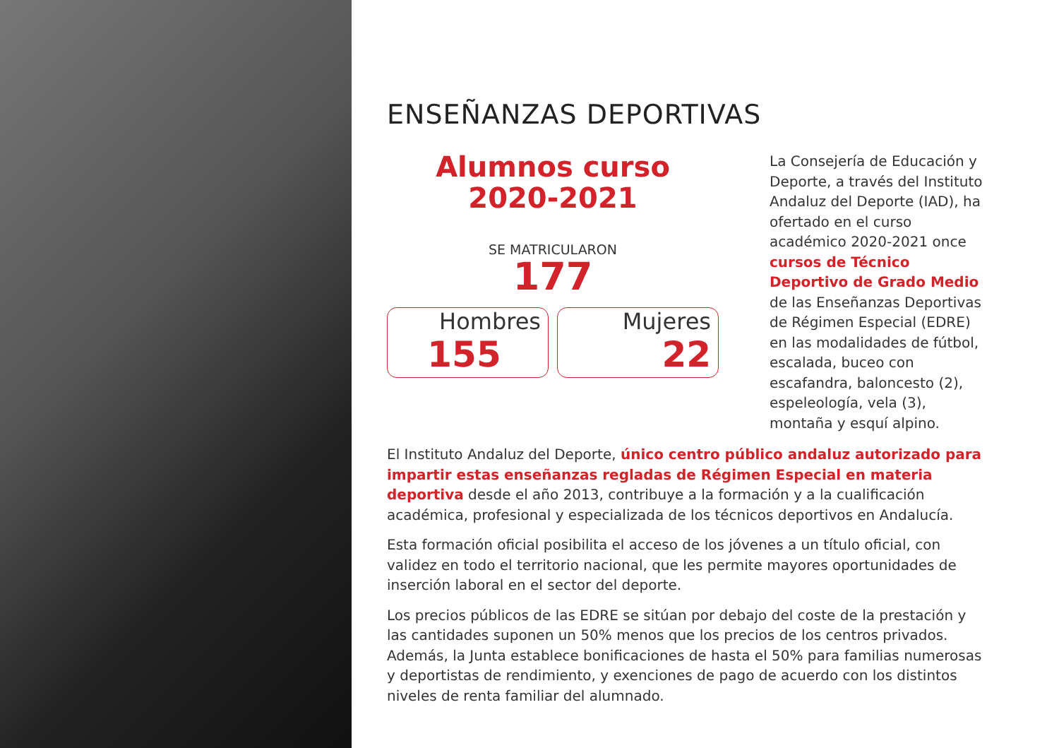ENSEÑANZAS DEPORTIVAS
Alumnos curso
2020-2021
SE MATRICULARON
177
Hombres
155
Mujeres
22
La Consejería de Educación y Deporte, a través del Instituto Andaluz del Deporte (IAD), ha ofertado en el curso académico 2020-2021 once cursos de Técnico Deportivo de Grado Medio de las Enseñanzas Deportivas de Régimen Especial (EDRE) en las modalidades de fútbol, escalada, buceo con escafandra, baloncesto (2), espeleología, vela (3), montaña y esquí alpino.
El Instituto Andaluz del Deporte, único centro público andaluz autorizado para impartir estas enseñanzas regladas de Régimen Especial en materia deportiva desde el año 2013, contribuye a la formación y a la cualificación académica, profesional y especializada de los técnicos deportivos en Andalucía.
Esta formación oficial posibilita el acceso de los jóvenes a un título oficial, con validez en todo el territorio nacional, que les permite mayores oportunidades de inserción laboral en el sector del deporte.
Los precios públicos de las EDRE se sitúan por debajo del coste de la prestación y las cantidades suponen un 50% menos que los precios de los centros privados. Además, la Junta establece bonificaciones de hasta el 50% para familias numerosas y deportistas de rendimiento, y exenciones de pago de acuerdo con los distintos niveles de renta familiar del alumnado.